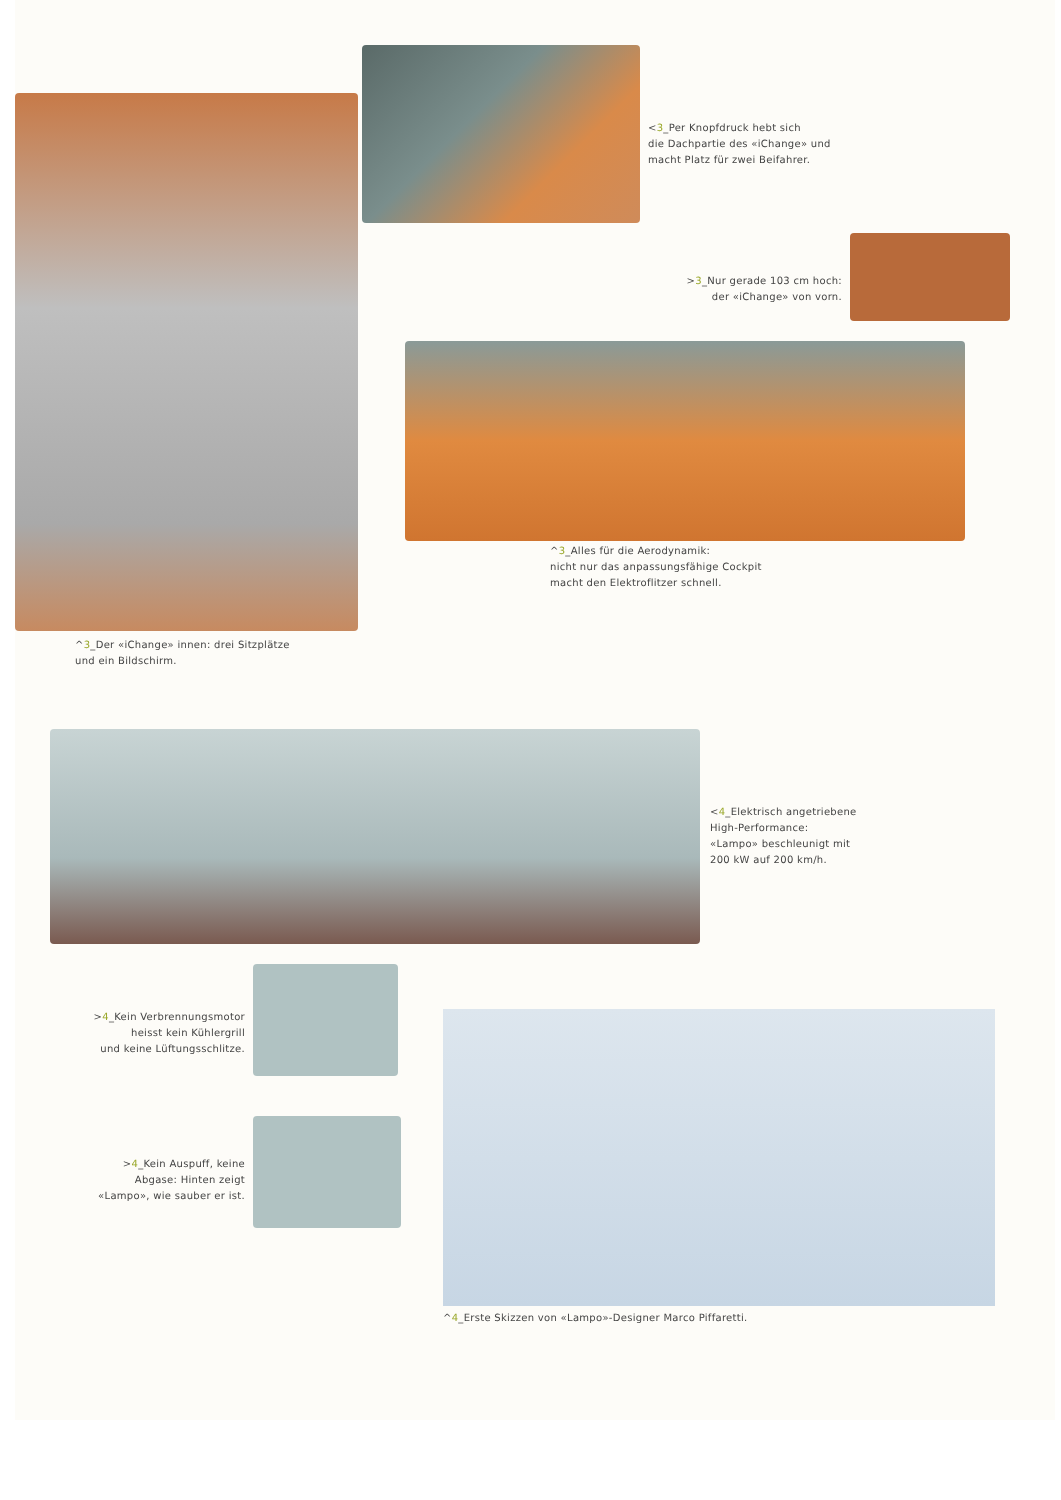^3_Der «iChange» innen: drei Sitzplätze
und ein Bildschirm.
<3_Per Knopfdruck hebt sich
die Dachpartie des «iChange» und
macht Platz für zwei Beifahrer.
>3_Nur gerade 103 cm hoch:
der «iChange» von vorn.
^3_Alles für die Aerodynamik:
nicht nur das anpassungsfähige Cockpit
macht den Elektroflitzer schnell.
<4_Elektrisch angetriebene
High-Performance:
«Lampo» beschleunigt mit
200 kW auf 200 km/h.
>4_Kein Verbrennungsmotor
heisst kein Kühlergrill
und keine Lüftungsschlitze.
>4_Kein Auspuff, keine
Abgase: Hinten zeigt
«Lampo», wie sauber er ist.
^4_Erste Skizzen von «Lampo»-Designer Marco Piffaretti.